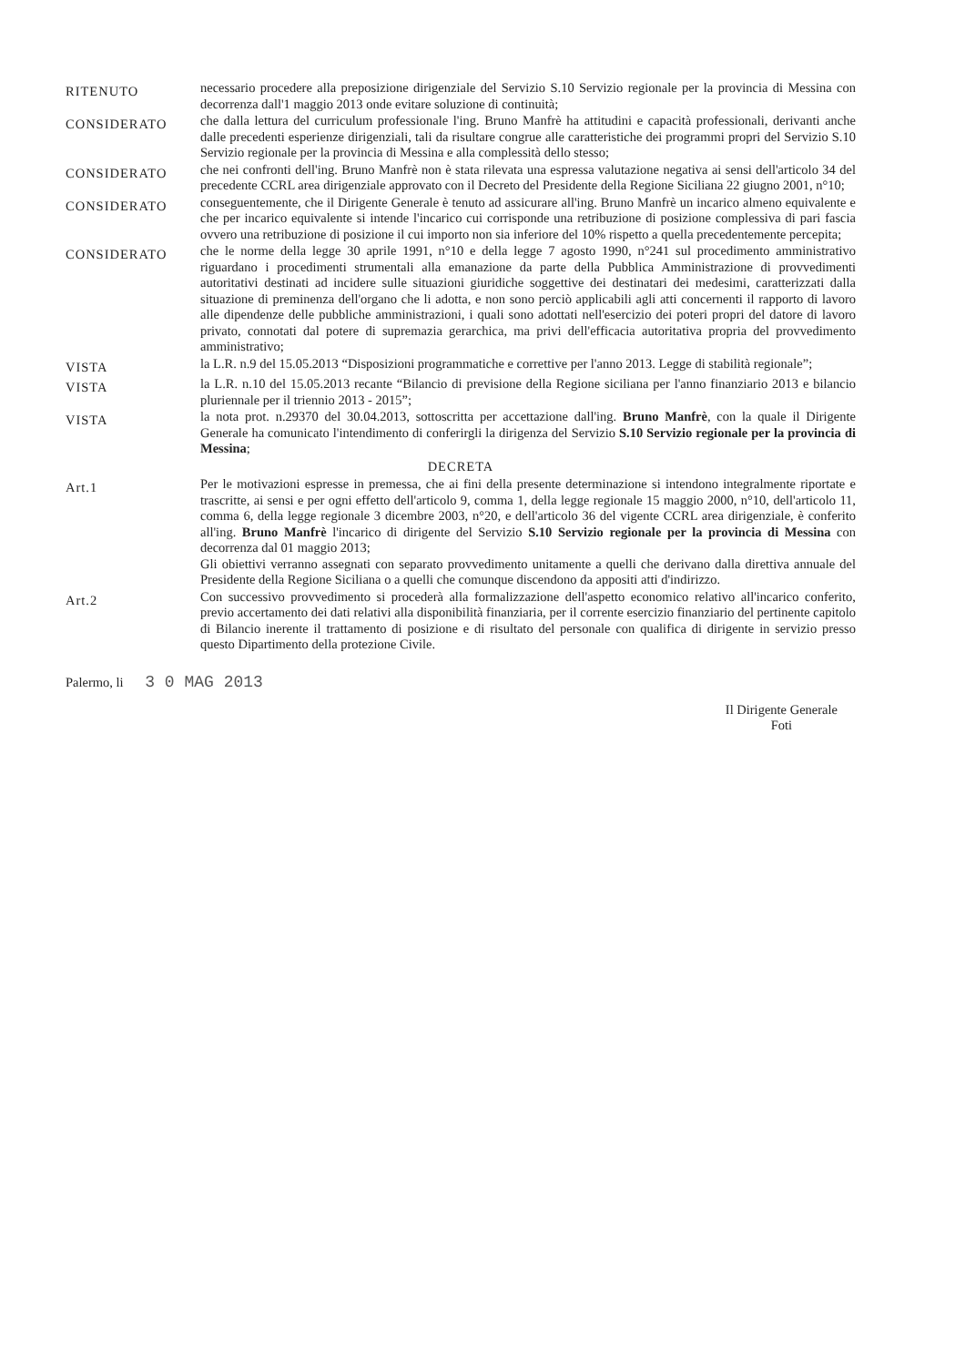RITENUTO
necessario procedere alla preposizione dirigenziale del Servizio S.10 Servizio regionale per la provincia di Messina con decorrenza dall'1 maggio 2013 onde evitare soluzione di continuità;
CONSIDERATO
che dalla lettura del curriculum professionale l'ing. Bruno Manfrè ha attitudini e capacità professionali, derivanti anche dalle precedenti esperienze dirigenziali, tali da risultare congrue alle caratteristiche dei programmi propri del Servizio S.10 Servizio regionale per la provincia di Messina e alla complessità dello stesso;
CONSIDERATO
che nei confronti dell'ing. Bruno Manfrè non è stata rilevata una espressa valutazione negativa ai sensi dell'articolo 34 del precedente CCRL area dirigenziale approvato con il Decreto del Presidente della Regione Siciliana 22 giugno 2001, n°10;
CONSIDERATO
conseguentemente, che il Dirigente Generale è tenuto ad assicurare all'ing. Bruno Manfrè un incarico almeno equivalente e che per incarico equivalente si intende l'incarico cui corrisponde una retribuzione di posizione complessiva di pari fascia ovvero una retribuzione di posizione il cui importo non sia inferiore del 10% rispetto a quella precedentemente percepita;
CONSIDERATO
che le norme della legge 30 aprile 1991, n°10 e della legge 7 agosto 1990, n°241 sul procedimento amministrativo riguardano i procedimenti strumentali alla emanazione da parte della Pubblica Amministrazione di provvedimenti autoritativi destinati ad incidere sulle situazioni giuridiche soggettive dei destinatari dei medesimi, caratterizzati dalla situazione di preminenza dell'organo che li adotta, e non sono perciò applicabili agli atti concernenti il rapporto di lavoro alle dipendenze delle pubbliche amministrazioni, i quali sono adottati nell'esercizio dei poteri propri del datore di lavoro privato, connotati dal potere di supremazia gerarchica, ma privi dell'efficacia autoritativa propria del provvedimento amministrativo;
VISTA
la L.R. n.9 del 15.05.2013 “Disposizioni programmatiche e correttive per l'anno 2013. Legge di stabilità regionale”;
VISTA
la L.R. n.10 del 15.05.2013 recante “Bilancio di previsione della Regione siciliana per l'anno finanziario 2013 e bilancio pluriennale per il triennio 2013 - 2015”;
VISTA
la nota prot. n.29370 del 30.04.2013, sottoscritta per accettazione dall'ing. Bruno Manfrè, con la quale il Dirigente Generale ha comunicato l'intendimento di conferirgli la dirigenza del Servizio S.10 Servizio regionale per la provincia di Messina;
DECRETA
Art.1
Per le motivazioni espresse in premessa, che ai fini della presente determinazione si intendono integralmente riportate e trascritte, ai sensi e per ogni effetto dell'articolo 9, comma 1, della legge regionale 15 maggio 2000, n°10, dell'articolo 11, comma 6, della legge regionale 3 dicembre 2003, n°20, e dell'articolo 36 del vigente CCRL area dirigenziale, è conferito all'ing. Bruno Manfrè l'incarico di dirigente del Servizio S.10 Servizio regionale per la provincia di Messina con decorrenza dal 01 maggio 2013;
Gli obiettivi verranno assegnati con separato provvedimento unitamente a quelli che derivano dalla direttiva annuale del Presidente della Regione Siciliana o a quelli che comunque discendono da appositi atti d'indirizzo.
Art.2
Con successivo provvedimento si procederà alla formalizzazione dell'aspetto economico relativo all'incarico conferito, previo accertamento dei dati relativi alla disponibilità finanziaria, per il corrente esercizio finanziario del pertinente capitolo di Bilancio inerente il trattamento di posizione e di risultato del personale con qualifica di dirigente in servizio presso questo Dipartimento della protezione Civile.
Palermo, li 3 0 MAG 2013
Il Dirigente Generale
Foti